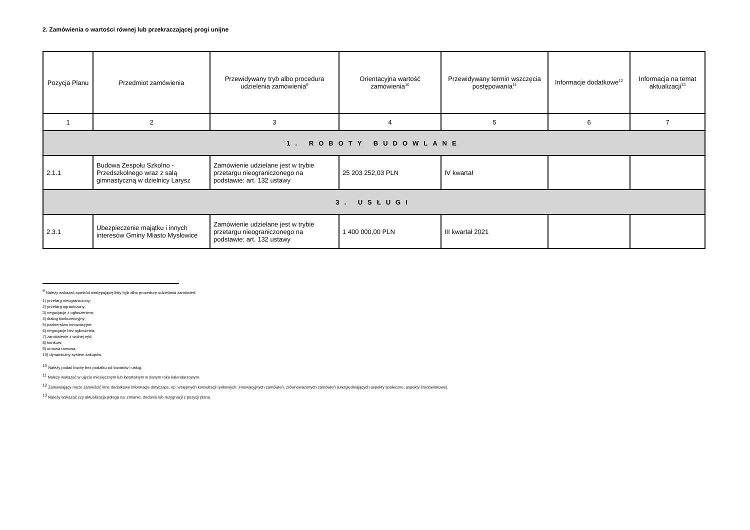2. Zamówienia o wartości równej lub przekraczającej progi unijne
| Pozycja Planu | Przedmiot zamówienia | Przewidywany tryb albo procedura udzielenia zamówienia<sup>9</sup> | Orientacyjna wartość zamówienia<sup>10</sup> | Przewidywany termin wszczęcia postępowania<sup>11</sup> | Informacje dodatkowe<sup>12</sup> | Informacja na temat aktualizacji<sup>13</sup> |
| --- | --- | --- | --- | --- | --- | --- |
| 1 | 2 | 3 | 4 | 5 | 6 | 7 |
| 1. ROBOTY BUDOWLANE | | | | | | |
| 2.1.1 | Budowa Zespołu Szkolno - Przedszkolnego wraz z salą gimnastyczną w dzielnicy Larysz | Zamówienie udzielane jest w trybie przetargu nieograniczonego na podstawie: art. 132 ustawy | 25 203 252,03 PLN | IV kwartał | | |
| 3. USŁUGI | | | | | | |
| 2.3.1 | Ubezpieczenie majątku i innych interesów Gminy Miasto Mysłowice | Zamówienie udzielane jest w trybie przetargu nieograniczonego na podstawie: art. 132 ustawy | 1 400 000,00 PLN | III kwartał 2021 | | |
<sup>9</sup> Należy wskazać spośród następującej listy tryb albo procedurę udzielania zamówień:
1) przetarg nieograniczony;
2) przetarg ograniczony;
3) negocjacje z ogłoszeniem;
4) dialog konkurencyjny;
5) partnerstwo innowacyjne;
6) negocjacje bez ogłoszenia;
7) zamówienie z wolnej ręki;
8) konkurs;
9) umowa ramowa;
10) dynamiczny system zakupów.
<sup>10</sup> Należy podać kwotę bez podatku od towarów i usług.
<sup>11</sup> Należy wskazać w ujęciu miesięcznym lub kwartalnym w danym roku kalendarzowym.
<sup>12</sup> Zamawiający może zamieścić inne dodatkowe informacje dotyczące, np. wstępnych konsultacji rynkowych, innowacyjnych zamówień, zrównoważonych zamówień (uwzględniających aspekty społeczne, aspekty środowiskowe).
<sup>13</sup> Należy wskazać czy aktualizacja polega na: zmianie, dodaniu lub rezygnacji z pozycji planu.